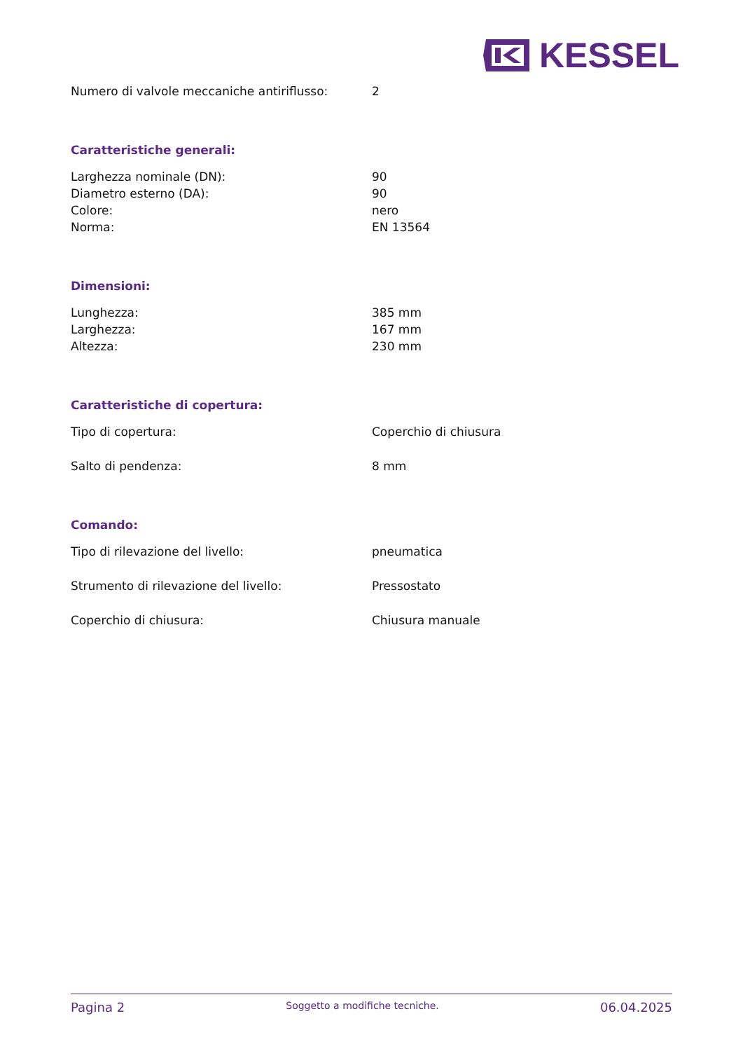KESSEL
| Numero di valvole meccaniche antiriflusso: | 2 |
Caratteristiche generali:
| Larghezza nominale (DN): | 90 |
| Diametro esterno (DA): | 90 |
| Colore: | nero |
| Norma: | EN 13564 |
Dimensioni:
| Lunghezza: | 385 mm |
| Larghezza: | 167 mm |
| Altezza: | 230 mm |
Caratteristiche di copertura:
| Tipo di copertura: | Coperchio di chiusura |
| Salto di pendenza: | 8 mm |
Comando:
| Tipo di rilevazione del livello: | pneumatica |
| Strumento di rilevazione del livello: | Pressostato |
| Coperchio di chiusura: | Chiusura manuale |
Pagina 2 Soggetto a modifiche tecniche. 06.04.2025